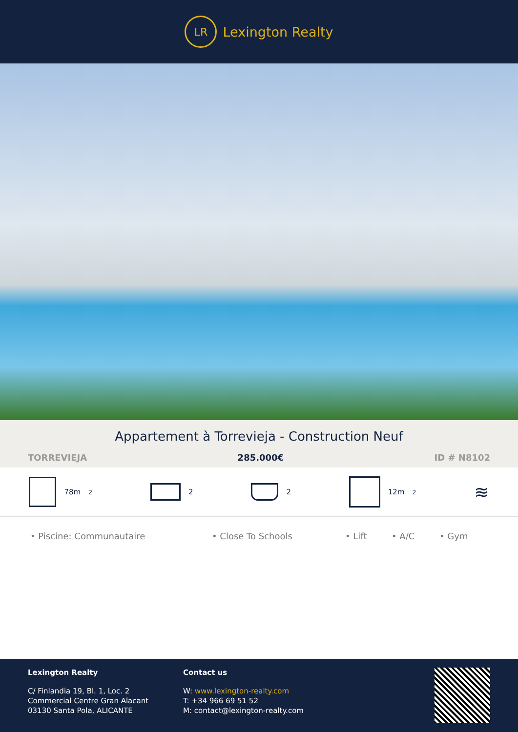LR
Lexington Realty
Appartement à Torrevieja - Construction Neuf
TORREVIEJA 285.000€ ID # N8102
78m<sup>2</sup> 2 2 12m<sup>2</sup>
≋
• Piscine: Communautaire • Close To Schools • Lift • A/C • Gym
Lexington Realty
C/ Finlandia 19, Bl. 1, Loc. 2
Commercial Centre Gran Alacant
03130 Santa Pola, ALICANTE
Contact us
W: www.lexington-realty.com
T: +34 966 69 51 52
M: contact@lexington-realty.com